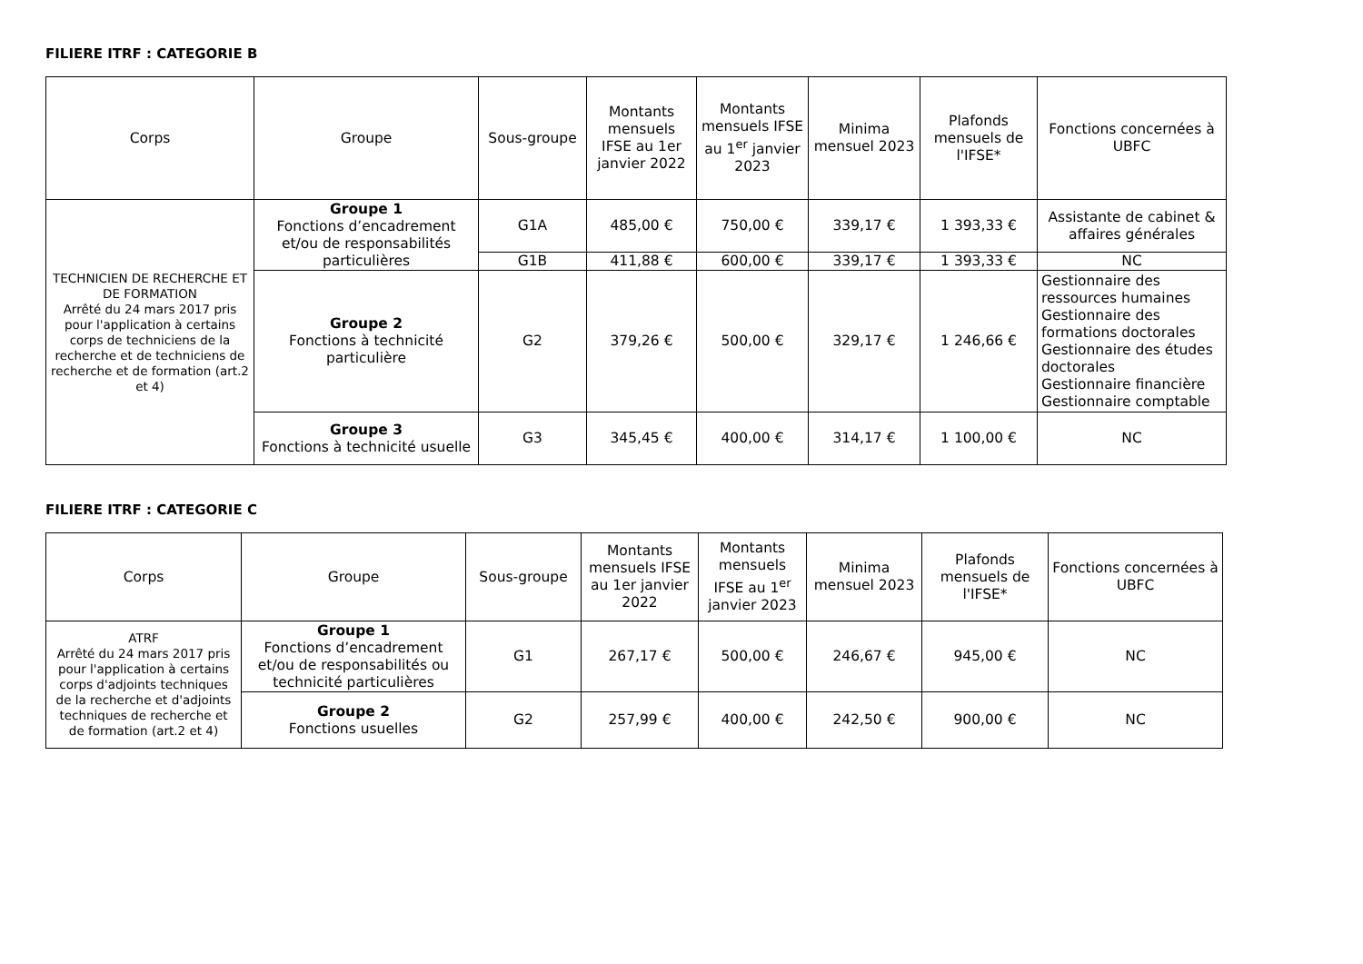FILIERE ITRF : CATEGORIE B
| Corps | Groupe | Sous-groupe | Montants mensuels IFSE au 1er janvier 2022 | Montants mensuels IFSE au 1<sup>er</sup> janvier 2023 | Minima mensuel 2023 | Plafonds mensuels de l'IFSE* | Fonctions concernées à UBFC |
| --- | --- | --- | --- | --- | --- | --- | --- |
| TECHNICIEN DE RECHERCHE ET DE FORMATION Arrêté du 24 mars 2017 pris pour l'application à certains corps de techniciens de la recherche et de techniciens de recherche et de formation (art.2 et 4) | Groupe 1 Fonctions d’encadrement et/ou de responsabilités particulières | G1A | 485,00 € | 750,00 € | 339,17 € | 1 393,33 € | Assistante de cabinet & affaires générales |
| | | G1B | 411,88 € | 600,00 € | 339,17 € | 1 393,33 € | NC |
| | Groupe 2 Fonctions à technicité particulière | G2 | 379,26 € | 500,00 € | 329,17 € | 1 246,66 € | Gestionnaire des ressources humaines Gestionnaire des formations doctorales Gestionnaire des études doctorales Gestionnaire financière Gestionnaire comptable |
| | Groupe 3 Fonctions à technicité usuelle | G3 | 345,45 € | 400,00 € | 314,17 € | 1 100,00 € | NC |
FILIERE ITRF : CATEGORIE C
| Corps | Groupe | Sous-groupe | Montants mensuels IFSE au 1er janvier 2022 | Montants mensuels IFSE au 1<sup>er</sup> janvier 2023 | Minima mensuel 2023 | Plafonds mensuels de l'IFSE* | Fonctions concernées à UBFC |
| --- | --- | --- | --- | --- | --- | --- | --- |
| ATRF Arrêté du 24 mars 2017 pris pour l'application à certains corps d'adjoints techniques de la recherche et d'adjoints techniques de recherche et de formation (art.2 et 4) | Groupe 1 Fonctions d’encadrement et/ou de responsabilités ou technicité particulières | G1 | 267,17 € | 500,00 € | 246,67 € | 945,00 € | NC |
| | Groupe 2 Fonctions usuelles | G2 | 257,99 € | 400,00 € | 242,50 € | 900,00 € | NC |